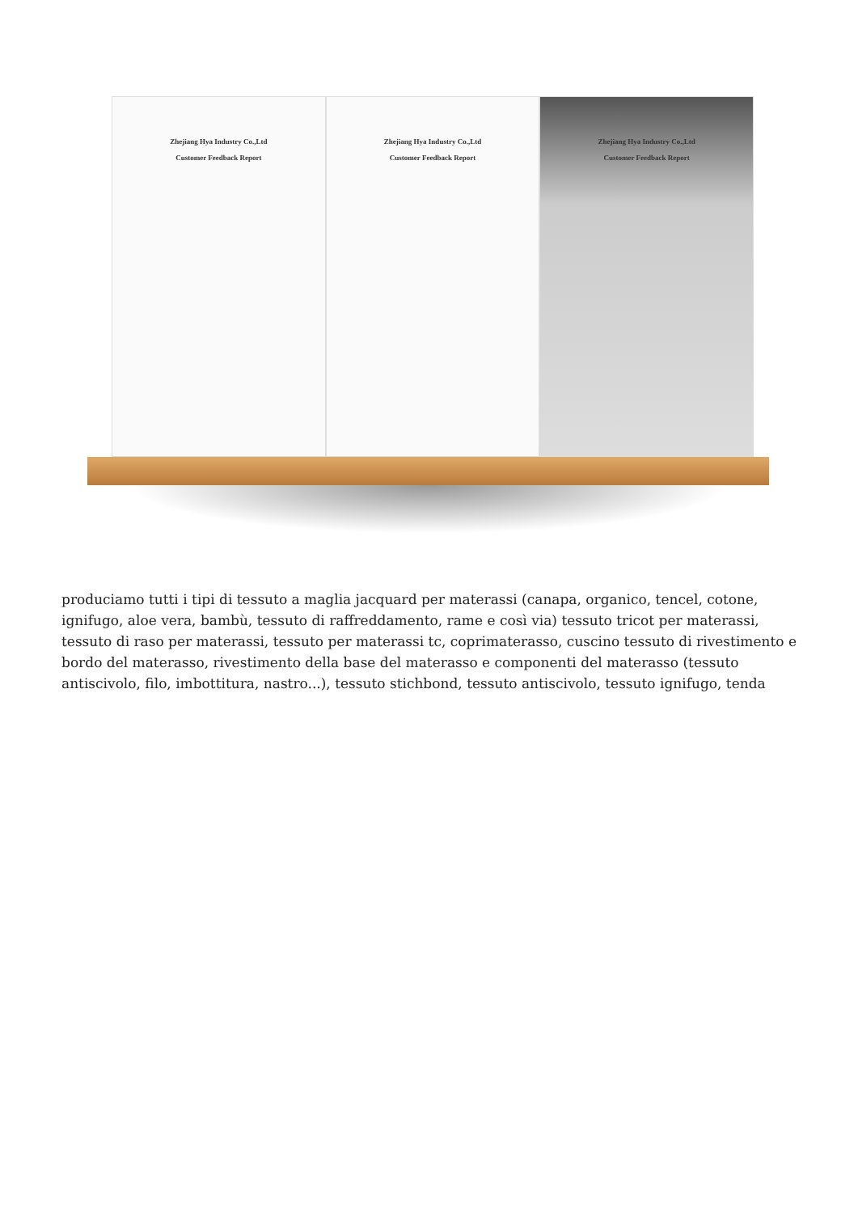Zhejiang Hya Industry Co.,Ltd
Customer Feedback Report
Zhejiang Hya Industry Co.,Ltd
Customer Feedback Report
Zhejiang Hya Industry Co.,Ltd
Customer Feedback Report
produciamo tutti i tipi di tessuto a maglia jacquard per materassi (canapa, organico, tencel, cotone, ignifugo, aloe vera, bambù, tessuto di raffreddamento, rame e così via) tessuto tricot per materassi, tessuto di raso per materassi, tessuto per materassi tc, coprimaterasso, cuscino tessuto di rivestimento e bordo del materasso, rivestimento della base del materasso e componenti del materasso (tessuto antiscivolo, filo, imbottitura, nastro...), tessuto stichbond, tessuto antiscivolo, tessuto ignifugo, tenda